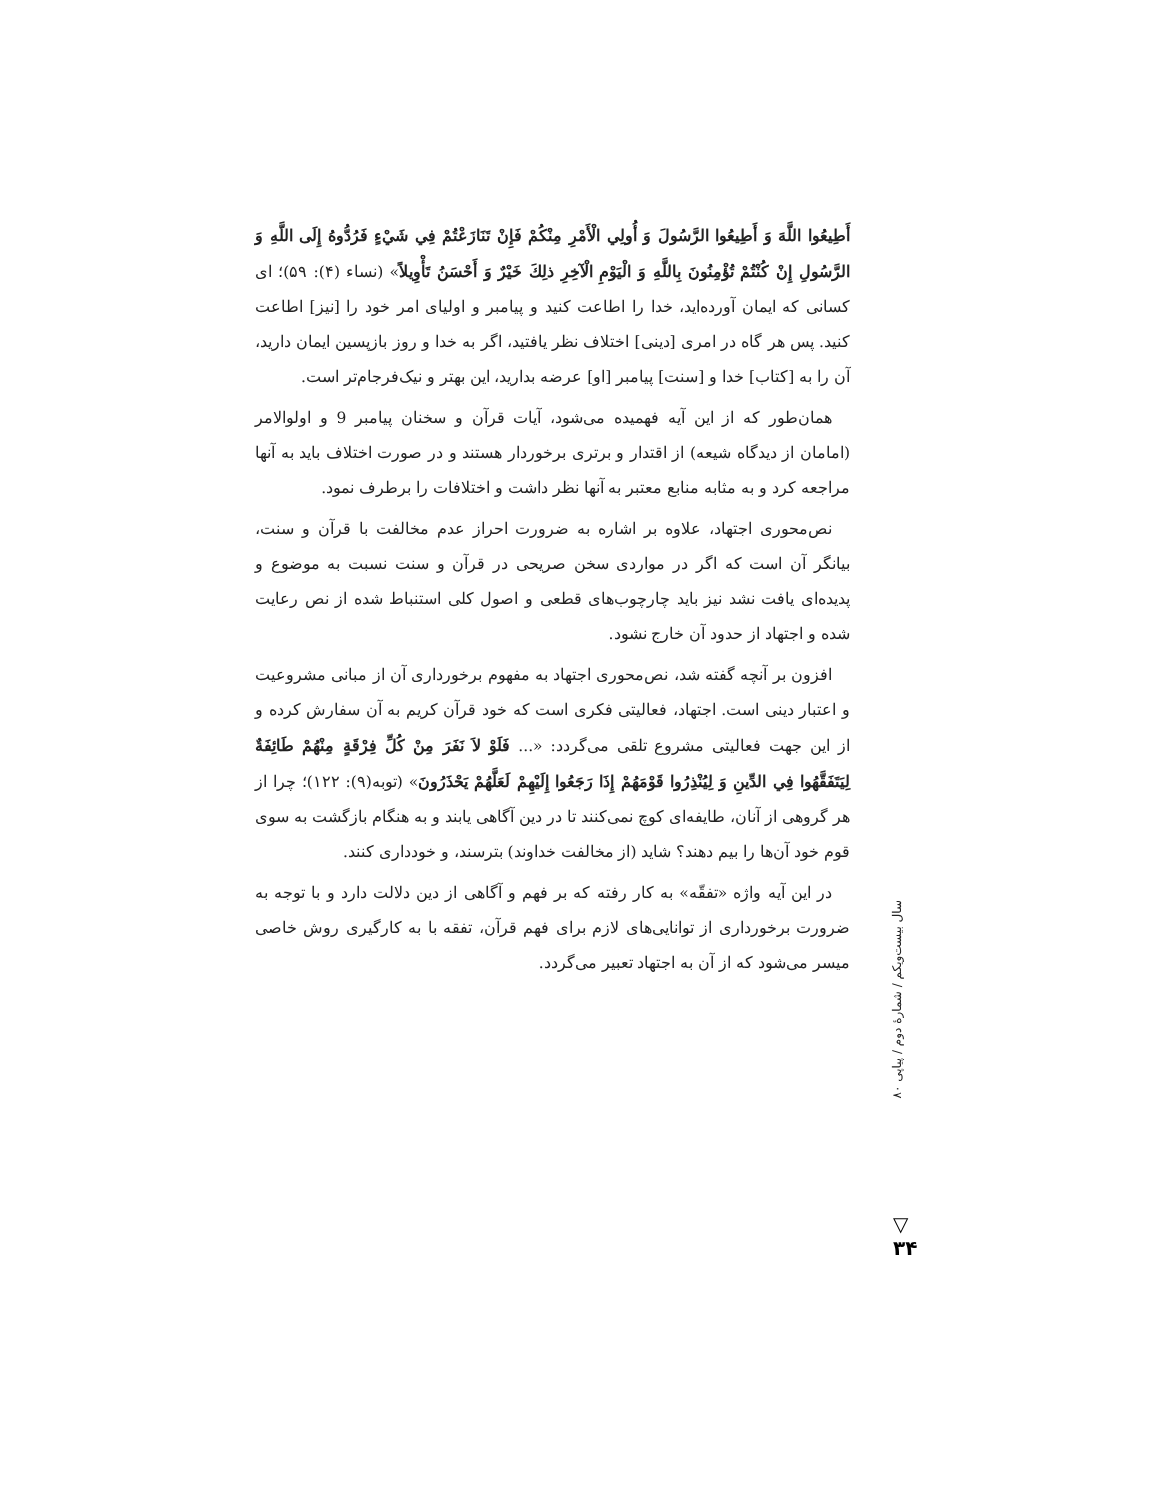أَطِيعُوا اللَّهَ وَ أَطِيعُوا الرَّسُولَ وَ أُولِي الْأَمْرِ مِنْكُمْ فَإِنْ تَنَازَعْتُمْ فِي شَيْءٍ فَرُدُّوهُ إِلَى اللَّهِ وَ الرَّسُولِ إِنْ كُنْتُمْ تُؤْمِنُونَ بِاللَّهِ وَ الْيَوْمِ الْآخِرِ ذلِكَ خَيْرٌ وَ أَحْسَنُ تَأْوِيلاً» (نساء (۴): ۵۹)؛ ای کسانی که ایمان آورده‌اید، خدا را اطاعت کنید و پیامبر و اولیای امر خود را [نیز] اطاعت کنید. پس هر گاه در امری [دینی] اختلاف نظر یافتید، اگر به خدا و روز بازپسین ایمان دارید، آن را به [کتاب] خدا و [سنت] پیامبر [او] عرضه بدارید، این بهتر و نیک‌فرجام‌تر است.
همان‌طور که از این آیه فهمیده می‌شود، آیات قرآن و سخنان پیامبر 9 و اولوالامر (امامان از دیدگاه شیعه) از اقتدار و برتری برخوردار هستند و در صورت اختلاف باید به آنها مراجعه کرد و به مثابه منابع معتبر به آنها نظر داشت و اختلافات را برطرف نمود.
نص‌محوری اجتهاد، علاوه بر اشاره به ضرورت احراز عدم مخالفت با قرآن و سنت، بیانگر آن است که اگر در مواردی سخن صریحی در قرآن و سنت نسبت به موضوع و پدیده‌ای یافت نشد نیز باید چارچوب‌های قطعی و اصول کلی استنباط شده از نص رعایت شده و اجتهاد از حدود آن خارج نشود.
افزون بر آنچه گفته شد، نص‌محوری اجتهاد به مفهوم برخورداری آن از مبانی مشروعیت و اعتبار دینی است. اجتهاد، فعالیتی فکری است که خود قرآن کریم به آن سفارش کرده و از این جهت فعالیتی مشروع تلقی می‌گردد: «... فَلَوْ لاَ نَفَرَ مِنْ كُلِّ فِرْقَةٍ مِنْهُمْ طَائِفَةٌ لِيَتَفَقَّهُوا فِي الدِّينِ وَ لِيُنْذِرُوا قَوْمَهُمْ إِذَا رَجَعُوا إِلَيْهِمْ لَعَلَّهُمْ يَحْذَرُونَ» (توبه(۹): ۱۲۲)؛ چرا از هر گروهی از آنان، طایفه‌ای کوچ نمی‌کنند تا در دین آگاهی یابند و به هنگام بازگشت به سوی قوم خود آن‌ها را بیم دهند؟ شاید (از مخالفت خداوند) بترسند، و خودداری کنند.
در این آیه واژه «تفقّه» به کار رفته که بر فهم و آگاهی از دین دلالت دارد و با توجه به ضرورت برخورداری از توانایی‌های لازم برای فهم قرآن، تفقه با به کارگیری روش خاصی میسر می‌شود که از آن به اجتهاد تعبیر می‌گردد.
سال بیست‌ویکم / شمارهٔ دوم / پیاپی ۸۰
▽
۳۴